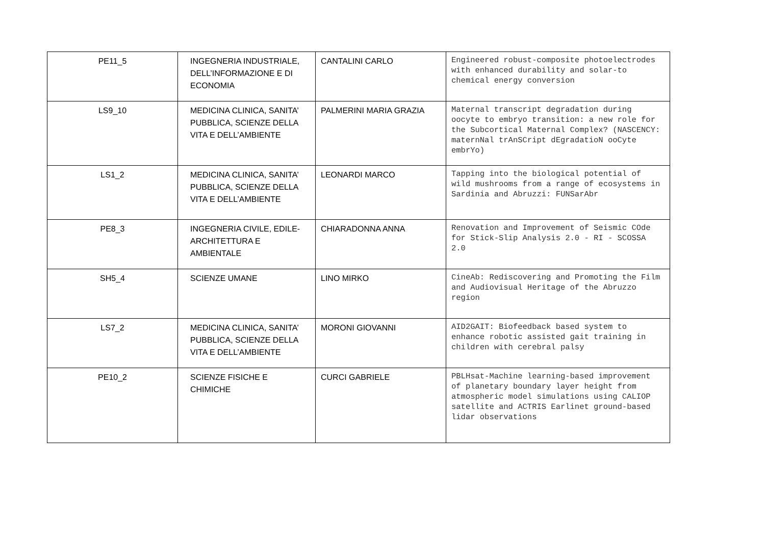| PE11_5 | INGEGNERIA INDUSTRIALE, DELL’INFORMAZIONE E DI ECONOMIA | CANTALINI CARLO | Engineered robust-composite photoelectrodes with enhanced durability and solar-to chemical energy conversion |
| LS9_10 | MEDICINA CLINICA, SANITA’ PUBBLICA, SCIENZE DELLA VITA E DELL’AMBIENTE | PALMERINI MARIA GRAZIA | Maternal transcript degradation during oocyte to embryo transition: a new role for the Subcortical Maternal Complex? (NASCENCY: maternNal trAnSCript dEgradatioN ooCyte embrYo) |
| LS1_2 | MEDICINA CLINICA, SANITA’ PUBBLICA, SCIENZE DELLA VITA E DELL’AMBIENTE | LEONARDI MARCO | Tapping into the biological potential of wild mushrooms from a range of ecosystems in Sardinia and Abruzzi: FUNSarAbr |
| PE8_3 | INGEGNERIA CIVILE, EDILE-ARCHITETTURA E AMBIENTALE | CHIARADONNA ANNA | Renovation and Improvement of Seismic COde for Stick-Slip Analysis 2.0 - RI - SCOSSA 2.0 |
| SH5_4 | SCIENZE UMANE | LINO MIRKO | CineAb: Rediscovering and Promoting the Film and Audiovisual Heritage of the Abruzzo region |
| LS7_2 | MEDICINA CLINICA, SANITA’ PUBBLICA, SCIENZE DELLA VITA E DELL’AMBIENTE | MORONI GIOVANNI | AID2GAIT: Biofeedback based system to enhance robotic assisted gait training in children with cerebral palsy |
| PE10_2 | SCIENZE FISICHE E CHIMICHE | CURCI GABRIELE | PBLHsat-Machine learning-based improvement of planetary boundary layer height from atmospheric model simulations using CALIOP satellite and ACTRIS Earlinet ground-based lidar observations |